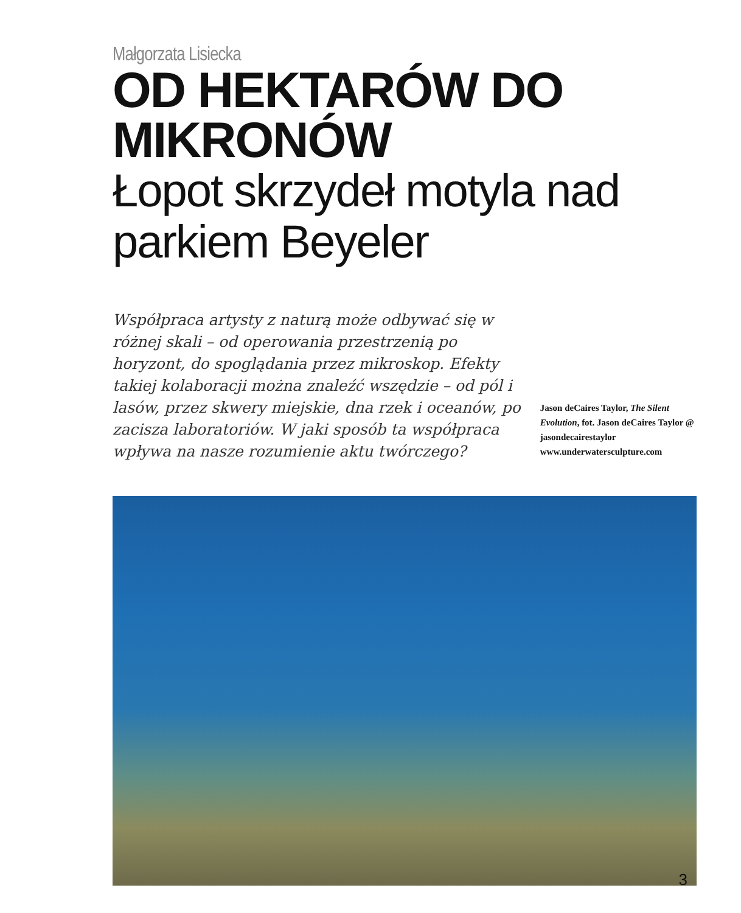Małgorzata Lisiecka
OD HEKTARÓW DO MIKRONÓW
Łopot skrzydeł motyla nad
parkiem Beyeler
Współpraca artysty z naturą może odbywać się w różnej skali – od operowania przestrzenią po horyzont, do spoglądania przez mikroskop. Efekty takiej kolaboracji można znaleźć wszędzie – od pól i lasów, przez skwery miejskie, dna rzek i oceanów, po zacisza laboratoriów. W jaki sposób ta współpraca wpływa na nasze rozumienie aktu twórczego?
Jason deCaires Taylor, The Silent Evolution, fot. Jason deCaires Taylor @ jasondecairestaylor www.underwatersculpture.com
3